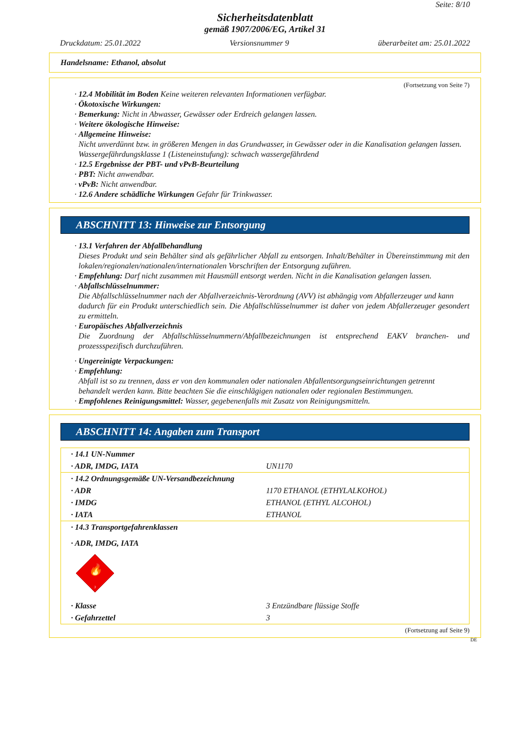Seite: 8/10
Sicherheitsdatenblatt
gemäß 1907/2006/EG, Artikel 31
Druckdatum: 25.01.2022 Versionsnummer 9 überarbeitet am: 25.01.2022
Handelsname: Ethanol, absolut
(Fortsetzung von Seite 7)
· 12.4 Mobilität im Boden Keine weiteren relevanten Informationen verfügbar.
· Ökotoxische Wirkungen:
· Bemerkung: Nicht in Abwasser, Gewässer oder Erdreich gelangen lassen.
· Weitere ökologische Hinweise:
· Allgemeine Hinweise:
Nicht unverdünnt bzw. in größeren Mengen in das Grundwasser, in Gewässer oder in die Kanalisation gelangen lassen.
Wassergefährdungsklasse 1 (Listeneinstufung): schwach wassergefährdend
· 12.5 Ergebnisse der PBT- und vPvB-Beurteilung
· PBT: Nicht anwendbar.
· vPvB: Nicht anwendbar.
· 12.6 Andere schädliche Wirkungen Gefahr für Trinkwasser.
ABSCHNITT 13: Hinweise zur Entsorgung
· 13.1 Verfahren der Abfallbehandlung
Dieses Produkt und sein Behälter sind als gefährlicher Abfall zu entsorgen. Inhalt/Behälter in Übereinstimmung mit den lokalen/regionalen/nationalen/internationalen Vorschriften der Entsorgung zuführen.
· Empfehlung: Darf nicht zusammen mit Hausmüll entsorgt werden. Nicht in die Kanalisation gelangen lassen.
· Abfallschlüsselnummer:
Die Abfallschlüsselnummer nach der Abfallverzeichnis-Verordnung (AVV) ist abhängig vom Abfallerzeuger und kann
dadurch für ein Produkt unterschiedlich sein. Die Abfallschlüsselnummer ist daher von jedem Abfallerzeuger gesondert zu ermitteln.
· Europäisches Abfallverzeichnis
Die Zuordnung der Abfallschlüsselnummern/Abfallbezeichnungen ist entsprechend EAKV branchen- und prozessspezifisch durchzuführen.
· Ungereinigte Verpackungen:
· Empfehlung:
Abfall ist so zu trennen, dass er von den kommunalen oder nationalen Abfallentsorgungseinrichtungen getrennt
behandelt werden kann. Bitte beachten Sie die einschlägigen nationalen oder regionalen Bestimmungen.
· Empfohlenes Reinigungsmittel: Wasser, gegebenenfalls mit Zusatz von Reinigungsmitteln.
ABSCHNITT 14: Angaben zum Transport
| · 14.1 UN-Nummer | |
| · ADR, IMDG, IATA | UN1170 |
| · 14.2 Ordnungsgemäße UN-Versandbezeichnung | |
| · ADR | 1170 ETHANOL (ETHYLALKOHOL) |
| · IMDG | ETHANOL (ETHYL ALCOHOL) |
| · IATA | ETHANOL |
| · 14.3 Transportgefahrenklassen | |
| · ADR, IMDG, IATA | |
| 🔥 3 | |
| · Klasse | 3 Entzündbare flüssige Stoffe |
| · Gefahrzettel | 3 |
(Fortsetzung auf Seite 9)
DE